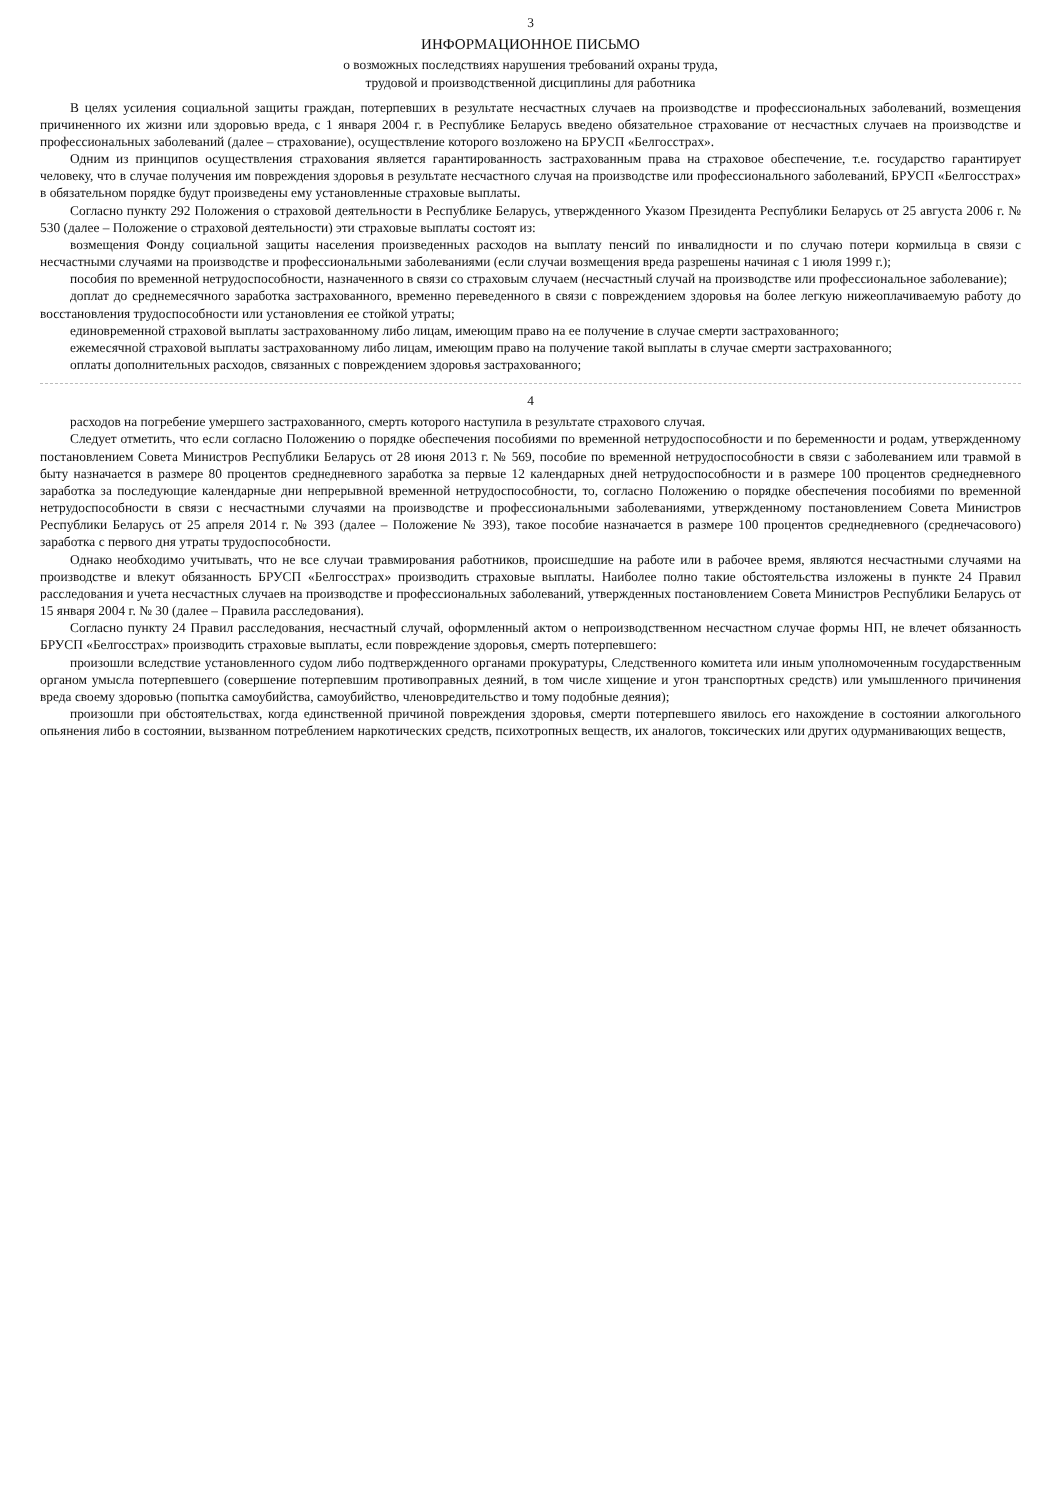3
ИНФОРМАЦИОННОЕ ПИСЬМО
о возможных последствиях нарушения требований охраны труда,
трудовой и производственной дисциплины для работника
В целях усиления социальной защиты граждан, потерпевших в результате несчастных случаев на производстве и профессиональных заболеваний, возмещения причиненного их жизни или здоровью вреда, с 1 января 2004 г. в Республике Беларусь введено обязательное страхование от несчастных случаев на производстве и профессиональных заболеваний (далее – страхование), осуществление которого возложено на БРУСП «Белгосстрах».
Одним из принципов осуществления страхования является гарантированность застрахованным права на страховое обеспечение, т.е. государство гарантирует человеку, что в случае получения им повреждения здоровья в результате несчастного случая на производстве или профессионального заболеваний, БРУСП «Белгосстрах» в обязательном порядке будут произведены ему установленные страховые выплаты.
Согласно пункту 292 Положения о страховой деятельности в Республике Беларусь, утвержденного Указом Президента Республики Беларусь от 25 августа 2006 г. № 530 (далее – Положение о страховой деятельности) эти страховые выплаты состоят из:
возмещения Фонду социальной защиты населения произведенных расходов на выплату пенсий по инвалидности и по случаю потери кормильца в связи с несчастными случаями на производстве и профессиональными заболеваниями (если случаи возмещения вреда разрешены начиная с 1 июля 1999 г.);
пособия по временной нетрудоспособности, назначенного в связи со страховым случаем (несчастный случай на производстве или профессиональное заболевание);
доплат до среднемесячного заработка застрахованного, временно переведенного в связи с повреждением здоровья на более легкую нижеоплачиваемую работу до восстановления трудоспособности или установления ее стойкой утраты;
единовременной страховой выплаты застрахованному либо лицам, имеющим право на ее получение в случае смерти застрахованного;
ежемесячной страховой выплаты застрахованному либо лицам, имеющим право на получение такой выплаты в случае смерти застрахованного;
оплаты дополнительных расходов, связанных с повреждением здоровья застрахованного;
4
расходов на погребение умершего застрахованного, смерть которого наступила в результате страхового случая.
Следует отметить, что если согласно Положению о порядке обеспечения пособиями по временной нетрудоспособности и по беременности и родам, утвержденному постановлением Совета Министров Республики Беларусь от 28 июня 2013 г. № 569, пособие по временной нетрудоспособности в связи с заболеванием или травмой в быту назначается в размере 80 процентов среднедневного заработка за первые 12 календарных дней нетрудоспособности и в размере 100 процентов среднедневного заработка за последующие календарные дни непрерывной временной нетрудоспособности, то, согласно Положению о порядке обеспечения пособиями по временной нетрудоспособности в связи с несчастными случаями на производстве и профессиональными заболеваниями, утвержденному постановлением Совета Министров Республики Беларусь от 25 апреля 2014 г. № 393 (далее – Положение № 393), такое пособие назначается в размере 100 процентов среднедневного (среднечасового) заработка с первого дня утраты трудоспособности.
Однако необходимо учитывать, что не все случаи травмирования работников, происшедшие на работе или в рабочее время, являются несчастными случаями на производстве и влекут обязанность БРУСП «Белгосстрах» производить страховые выплаты. Наиболее полно такие обстоятельства изложены в пункте 24 Правил расследования и учета несчастных случаев на производстве и профессиональных заболеваний, утвержденных постановлением Совета Министров Республики Беларусь от 15 января 2004 г. № 30 (далее – Правила расследования).
Согласно пункту 24 Правил расследования, несчастный случай, оформленный актом о непроизводственном несчастном случае формы НП, не влечет обязанность БРУСП «Белгосстрах» производить страховые выплаты, если повреждение здоровья, смерть потерпевшего:
произошли вследствие установленного судом либо подтвержденного органами прокуратуры, Следственного комитета или иным уполномоченным государственным органом умысла потерпевшего (совершение потерпевшим противоправных деяний, в том числе хищение и угон транспортных средств) или умышленного причинения вреда своему здоровью (попытка самоубийства, самоубийство, членовредительство и тому подобные деяния);
произошли при обстоятельствах, когда единственной причиной повреждения здоровья, смерти потерпевшего явилось его нахождение в состоянии алкогольного опьянения либо в состоянии, вызванном потреблением наркотических средств, психотропных веществ, их аналогов, токсических или других одурманивающих веществ,